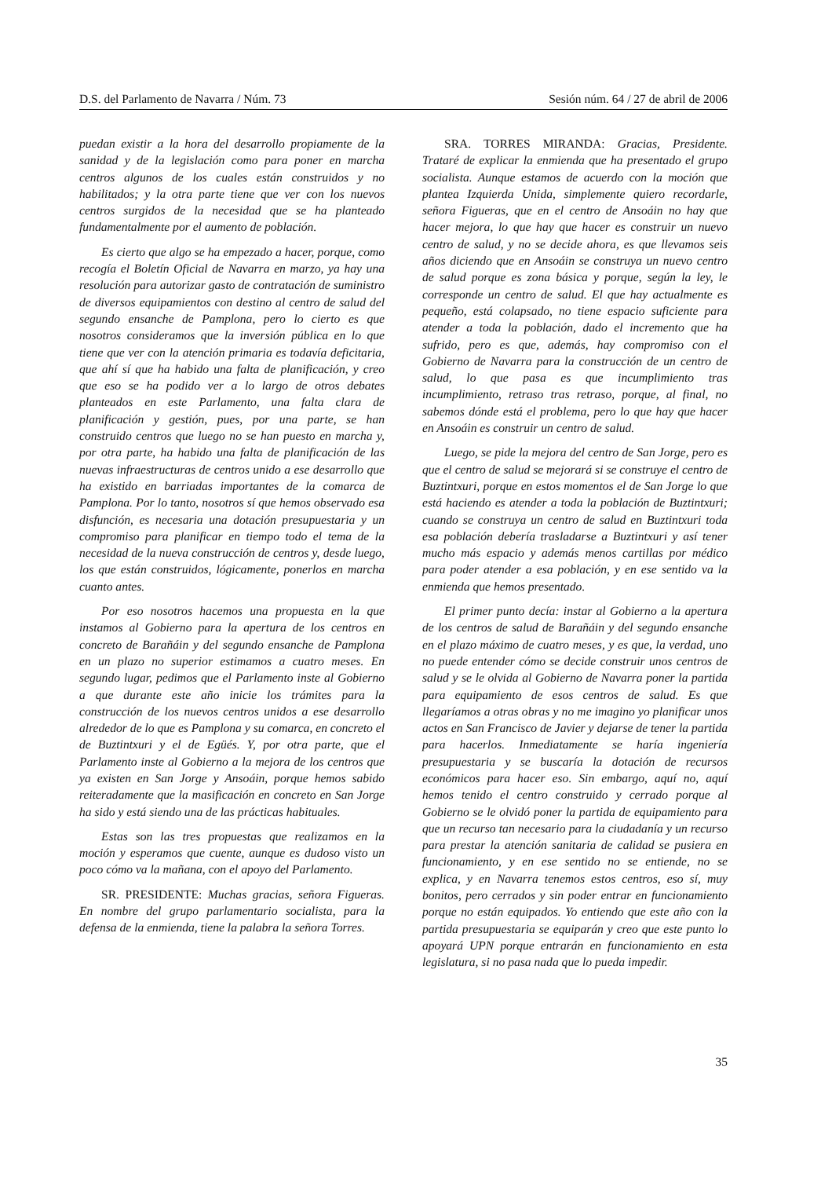D.S. del Parlamento de Navarra / Núm. 73
Sesión núm. 64 / 27 de abril de 2006
puedan existir a la hora del desarrollo propiamente de la sanidad y de la legislación como para poner en marcha centros algunos de los cuales están construidos y no habilitados; y la otra parte tiene que ver con los nuevos centros surgidos de la necesidad que se ha planteado fundamentalmente por el aumento de población.
Es cierto que algo se ha empezado a hacer, porque, como recogía el Boletín Oficial de Navarra en marzo, ya hay una resolución para autorizar gasto de contratación de suministro de diversos equipamientos con destino al centro de salud del segundo ensanche de Pamplona, pero lo cierto es que nosotros consideramos que la inversión pública en lo que tiene que ver con la atención primaria es todavía deficitaria, que ahí sí que ha habido una falta de planificación, y creo que eso se ha podido ver a lo largo de otros debates planteados en este Parlamento, una falta clara de planificación y gestión, pues, por una parte, se han construido centros que luego no se han puesto en marcha y, por otra parte, ha habido una falta de planificación de las nuevas infraestructuras de centros unido a ese desarrollo que ha existido en barriadas importantes de la comarca de Pamplona. Por lo tanto, nosotros sí que hemos observado esa disfunción, es necesaria una dotación presupuestaria y un compromiso para planificar en tiempo todo el tema de la necesidad de la nueva construcción de centros y, desde luego, los que están construidos, lógicamente, ponerlos en marcha cuanto antes.
Por eso nosotros hacemos una propuesta en la que instamos al Gobierno para la apertura de los centros en concreto de Barañáin y del segundo ensanche de Pamplona en un plazo no superior estimamos a cuatro meses. En segundo lugar, pedimos que el Parlamento inste al Gobierno a que durante este año inicie los trámites para la construcción de los nuevos centros unidos a ese desarrollo alrededor de lo que es Pamplona y su comarca, en concreto el de Buztintxuri y el de Egüés. Y, por otra parte, que el Parlamento inste al Gobierno a la mejora de los centros que ya existen en San Jorge y Ansoáin, porque hemos sabido reiteradamente que la masificación en concreto en San Jorge ha sido y está siendo una de las prácticas habituales.
Estas son las tres propuestas que realizamos en la moción y esperamos que cuente, aunque es dudoso visto un poco cómo va la mañana, con el apoyo del Parlamento.
SR. PRESIDENTE: Muchas gracias, señora Figueras. En nombre del grupo parlamentario socialista, para la defensa de la enmienda, tiene la palabra la señora Torres.
SRA. TORRES MIRANDA: Gracias, Presidente. Trataré de explicar la enmienda que ha presentado el grupo socialista. Aunque estamos de acuerdo con la moción que plantea Izquierda Unida, simplemente quiero recordarle, señora Figueras, que en el centro de Ansoáin no hay que hacer mejora, lo que hay que hacer es construir un nuevo centro de salud, y no se decide ahora, es que llevamos seis años diciendo que en Ansoáin se construya un nuevo centro de salud porque es zona básica y porque, según la ley, le corresponde un centro de salud. El que hay actualmente es pequeño, está colapsado, no tiene espacio suficiente para atender a toda la población, dado el incremento que ha sufrido, pero es que, además, hay compromiso con el Gobierno de Navarra para la construcción de un centro de salud, lo que pasa es que incumplimiento tras incumplimiento, retraso tras retraso, porque, al final, no sabemos dónde está el problema, pero lo que hay que hacer en Ansoáin es construir un centro de salud.
Luego, se pide la mejora del centro de San Jorge, pero es que el centro de salud se mejorará si se construye el centro de Buztintxuri, porque en estos momentos el de San Jorge lo que está haciendo es atender a toda la población de Buztintxuri; cuando se construya un centro de salud en Buztintxuri toda esa población debería trasladarse a Buztintxuri y así tener mucho más espacio y además menos cartillas por médico para poder atender a esa población, y en ese sentido va la enmienda que hemos presentado.
El primer punto decía: instar al Gobierno a la apertura de los centros de salud de Barañáin y del segundo ensanche en el plazo máximo de cuatro meses, y es que, la verdad, uno no puede entender cómo se decide construir unos centros de salud y se le olvida al Gobierno de Navarra poner la partida para equipamiento de esos centros de salud. Es que llegaríamos a otras obras y no me imagino yo planificar unos actos en San Francisco de Javier y dejarse de tener la partida para hacerlos. Inmediatamente se haría ingeniería presupuestaria y se buscaría la dotación de recursos económicos para hacer eso. Sin embargo, aquí no, aquí hemos tenido el centro construido y cerrado porque al Gobierno se le olvidó poner la partida de equipamiento para que un recurso tan necesario para la ciudadanía y un recurso para prestar la atención sanitaria de calidad se pusiera en funcionamiento, y en ese sentido no se entiende, no se explica, y en Navarra tenemos estos centros, eso sí, muy bonitos, pero cerrados y sin poder entrar en funcionamiento porque no están equipados. Yo entiendo que este año con la partida presupuestaria se equiparán y creo que este punto lo apoyará UPN porque entrarán en funcionamiento en esta legislatura, si no pasa nada que lo pueda impedir.
35